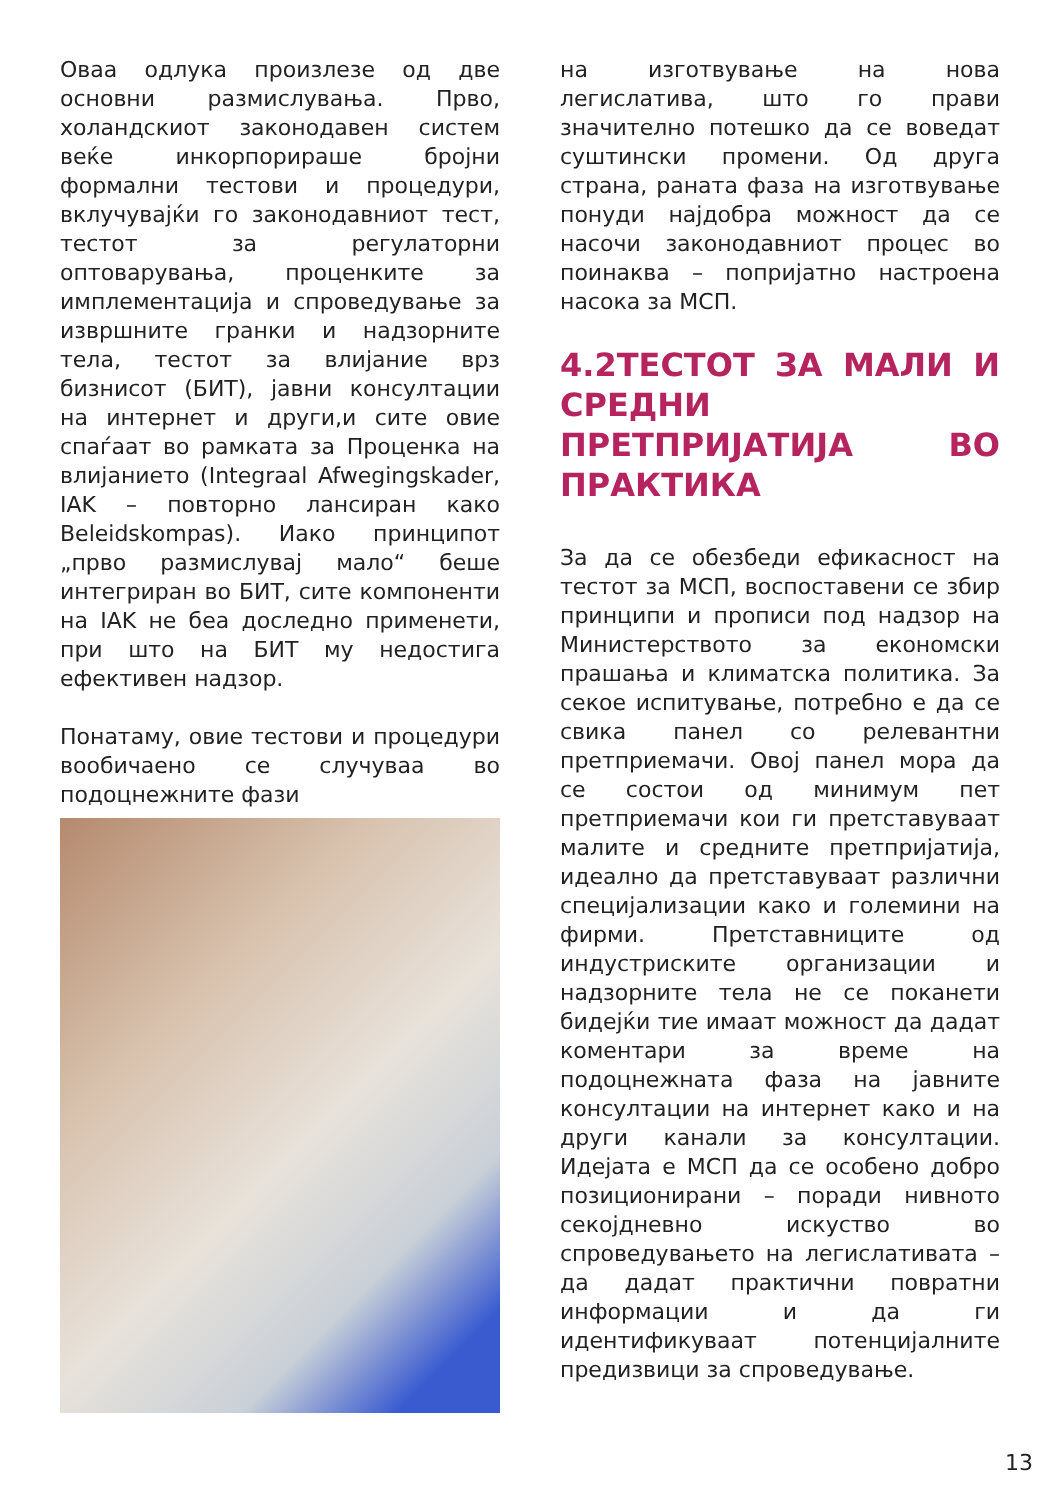Оваа одлука произлезе од две основни размислувања. Прво, холандскиот законодавен систем веќе инкорпорираше бројни формални тестови и процедури, вклучувајќи го законодавниот тест, тестот за регулаторни оптоварувања, проценките за имплементација и спроведување за извршните гранки и надзорните тела, тестот за влијание врз бизнисот (БИТ), јавни консултации на интернет и други,и сите овие спаѓаат во рамката за Проценка на влијанието (Integraal Afwegingskader, IAK – повторно лансиран како Beleidskompas). Иако принципот „прво размислувај мало“ беше интегриран во БИТ, сите компоненти на IAK не беа доследно применети, при што на БИТ му недостига ефективен надзор.
Понатаму, овие тестови и процедури вообичаено се случуваа во подоцнежните фази
на изготвување на нова легислатива, што го прави значително потешко да се воведат суштински промени. Од друга страна, раната фаза на изготвување понуди најдобра можност да се насочи законодавниот процес во поинаква – попријатно настроена насока за МСП.
4.2ТЕСТОТ ЗА МАЛИ И СРЕДНИ ПРЕТПРИЈАТИЈА ВО ПРАКТИКА
За да се обезбеди ефикасност на тестот за МСП, воспоставени се збир принципи и прописи под надзор на Министерството за економски прашања и климатска политика. За секое испитување, потребно е да се свика панел со релевантни претприемачи. Овој панел мора да се состои од минимум пет претприемачи кои ги претставуваат малите и средните претпријатија, идеално да претставуваат различни специјализации како и големини на фирми. Претставниците од индустриските организации и надзорните тела не се поканети бидејќи тие имаат можност да дадат коментари за време на подоцнежната фаза на јавните консултации на интернет како и на други канали за консултации. Идејата е МСП да се особено добро позиционирани – поради нивното секојдневно искуство во спроведувањето на легислативата – да дадат практични повратни информации и да ги идентификуваат потенцијалните предизвици за спроведување.
13